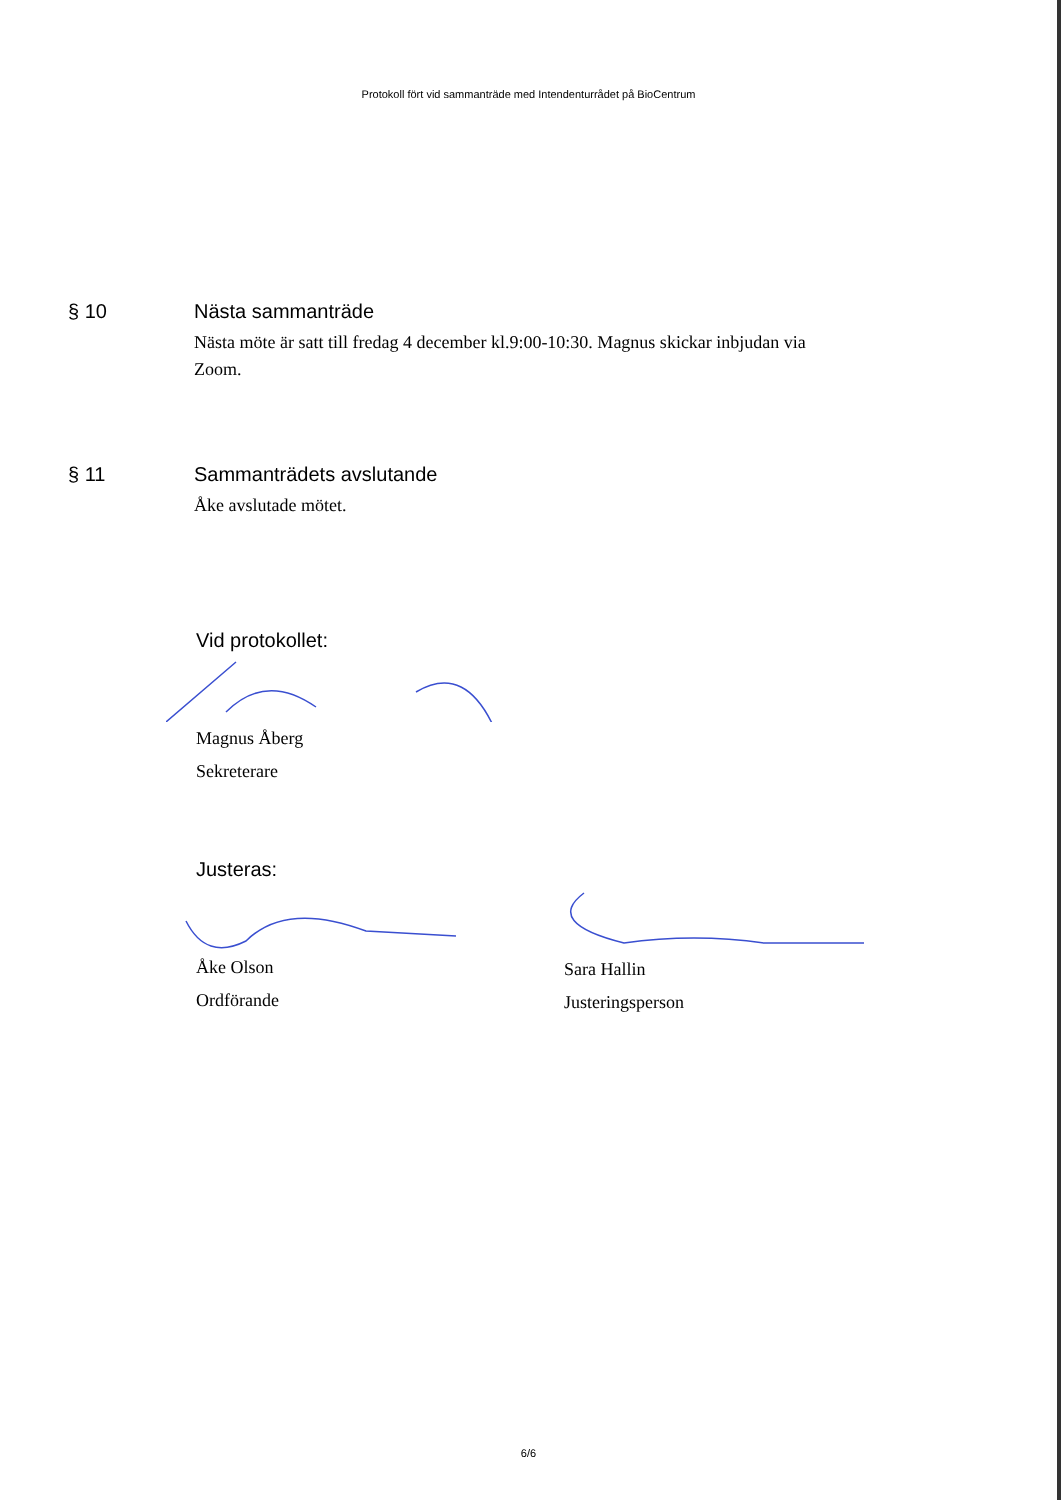Protokoll fört vid sammanträde med Intendenturrådet på BioCentrum
§ 10 Nästa sammanträde
Nästa möte är satt till fredag 4 december kl.9:00-10:30. Magnus skickar inbjudan via Zoom.
§ 11 Sammanträdets avslutande
Åke avslutade mötet.
Vid protokollet:
Magnus Åberg
Sekreterare
Justeras:
Åke Olson
Ordförande
Sara Hallin
Justeringsperson
6/6